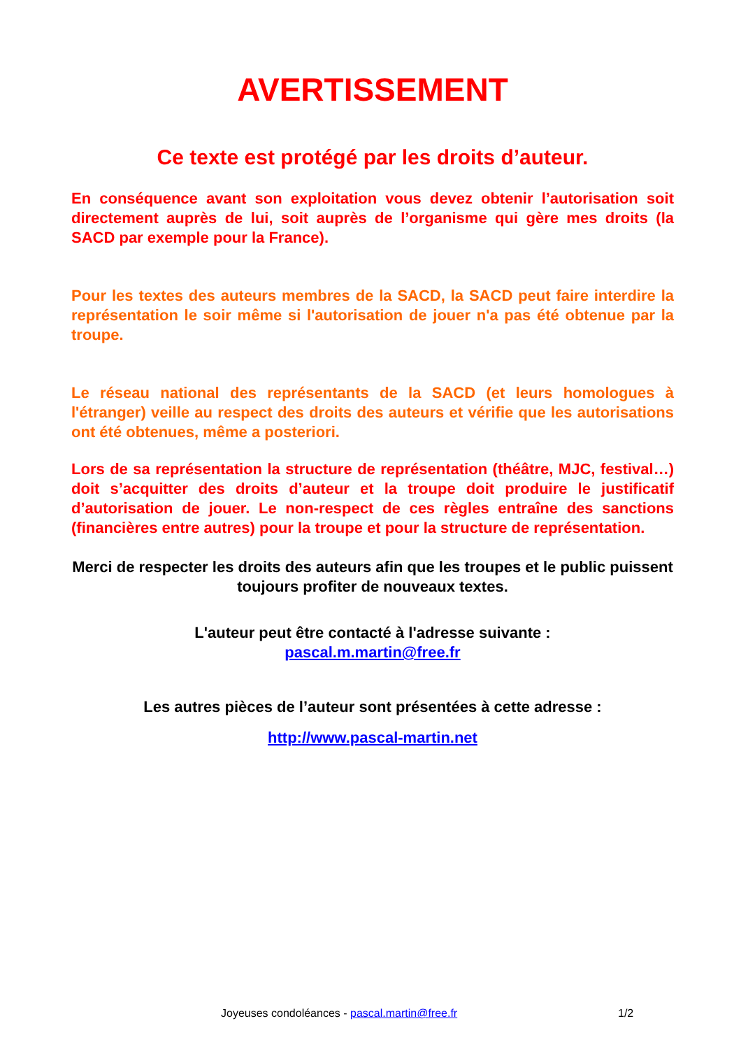AVERTISSEMENT
Ce texte est protégé par les droits d’auteur.
En conséquence avant son exploitation vous devez obtenir l’autorisation soit directement auprès de lui, soit auprès de l’organisme qui gère mes droits (la SACD par exemple pour la France).
Pour les textes des auteurs membres de la SACD, la SACD peut faire interdire la représentation le soir même si l'autorisation de jouer n'a pas été obtenue par la troupe.
Le réseau national des représentants de la SACD (et leurs homologues à l'étranger) veille au respect des droits des auteurs et vérifie que les autorisations ont été obtenues, même a posteriori.
Lors de sa représentation la structure de représentation (théâtre, MJC, festival…) doit s’acquitter des droits d’auteur et la troupe doit produire le justificatif d’autorisation de jouer. Le non-respect de ces règles entraîne des sanctions (financières entre autres) pour la troupe et pour la structure de représentation.
Merci de respecter les droits des auteurs afin que les troupes et le public puissent toujours profiter de nouveaux textes.
L'auteur peut être contacté à l'adresse suivante :
pascal.m.martin@free.fr
Les autres pièces de l’auteur sont présentées à cette adresse :
http://www.pascal-martin.net
Joyeuses condoléances - pascal.martin@free.fr 1/2